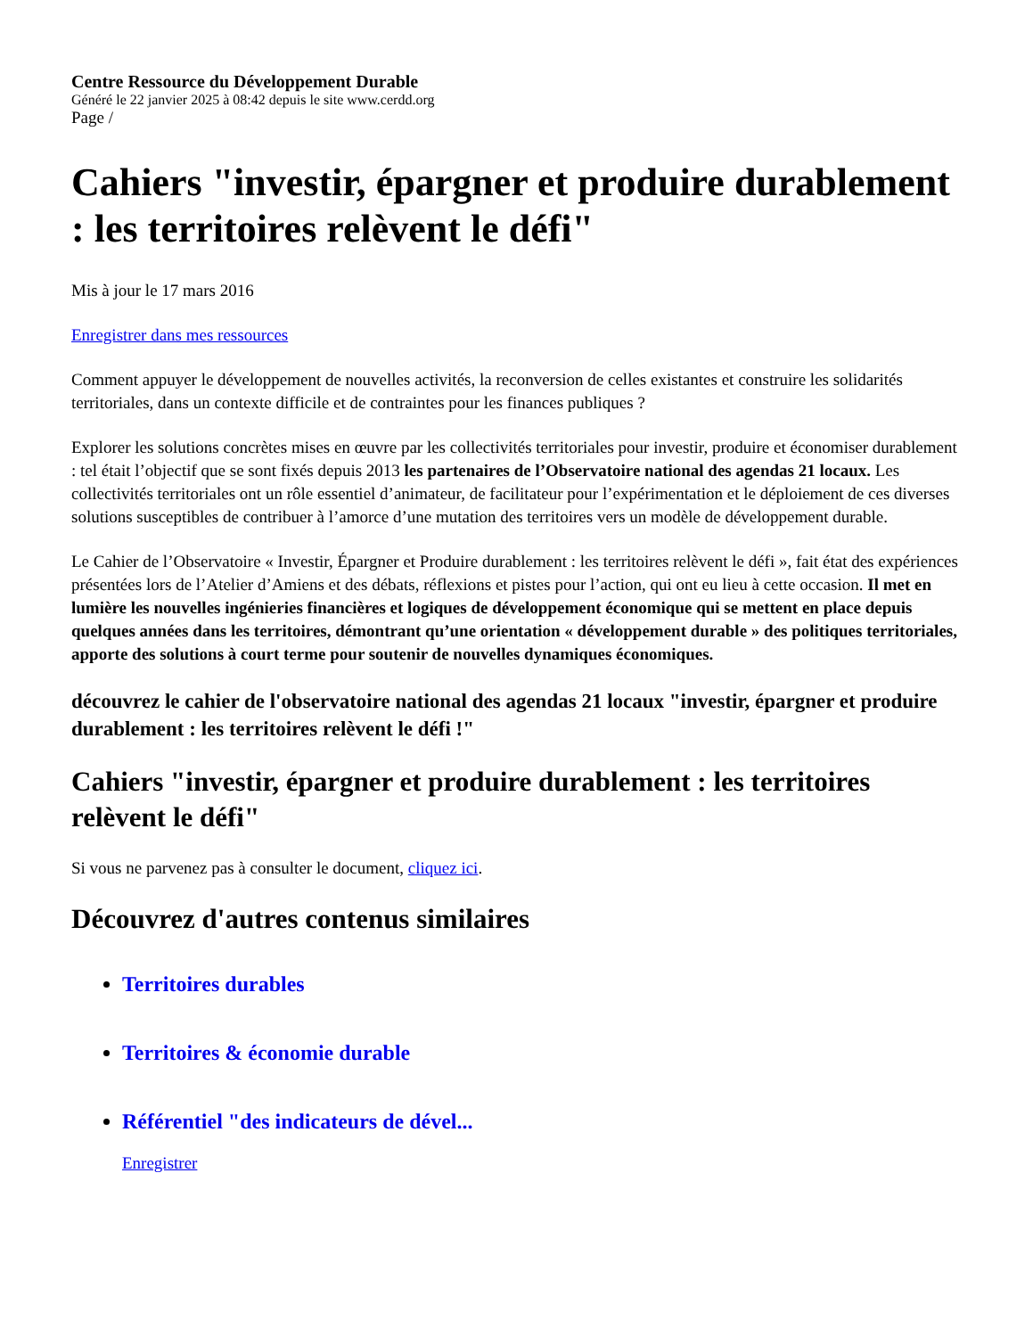Centre Ressource du Développement Durable
Généré le 22 janvier 2025 à 08:42 depuis le site www.cerdd.org
Page /
Cahiers "investir, épargner et produire durablement : les territoires relèvent le défi"
Mis à jour le 17 mars 2016
Enregistrer dans mes ressources
Comment appuyer le développement de nouvelles activités, la reconversion de celles existantes et construire les solidarités territoriales, dans un contexte difficile et de contraintes pour les finances publiques ?
Explorer les solutions concrètes mises en œuvre par les collectivités territoriales pour investir, produire et économiser durablement : tel était l’objectif que se sont fixés depuis 2013 les partenaires de l’Observatoire national des agendas 21 locaux. Les collectivités territoriales ont un rôle essentiel d’animateur, de facilitateur pour l’expérimentation et le déploiement de ces diverses solutions susceptibles de contribuer à l’amorce d’une mutation des territoires vers un modèle de développement durable.
Le Cahier de l’Observatoire « Investir, Épargner et Produire durablement : les territoires relèvent le défi », fait état des expériences présentées lors de l’Atelier d’Amiens et des débats, réflexions et pistes pour l’action, qui ont eu lieu à cette occasion. Il met en lumière les nouvelles ingénieries financières et logiques de développement économique qui se mettent en place depuis quelques années dans les territoires, démontrant qu’une orientation « développement durable » des politiques territoriales, apporte des solutions à court terme pour soutenir de nouvelles dynamiques économiques.
découvrez le cahier de l'observatoire national des agendas 21 locaux "investir, épargner et produire durablement : les territoires relèvent le défi !"
Cahiers "investir, épargner et produire durablement : les territoires relèvent le défi"
Si vous ne parvenez pas à consulter le document, cliquez ici.
Découvrez d'autres contenus similaires
Territoires durables
Territoires & économie durable
Référentiel "des indicateurs de dével...
Enregistrer